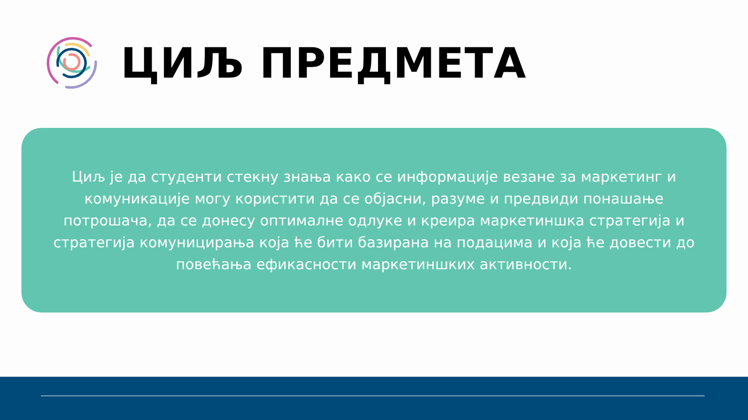ЦИЉ ПРЕДМЕТА
Циљ је да студенти стекну знања како се информације везане за маркетинг и комуникације могу користити да се објасни, разуме и предвиди понашање потрошача, да се донесу оптималне одлуке и креира маркетиншка стратегија и стратегија комуницирања која ће бити базирана на подацима и која ће довести до повећања ефикасности маркетиншких активности.